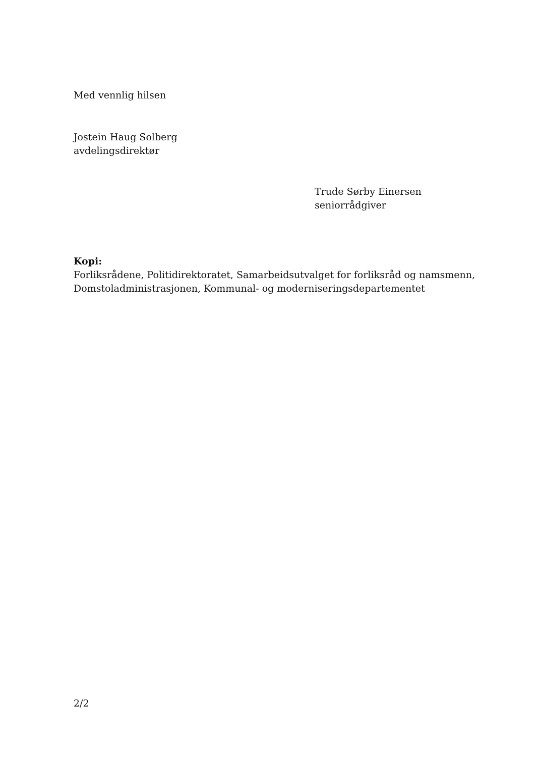Med vennlig hilsen
Jostein Haug Solberg
avdelingsdirektør
Trude Sørby Einersen
seniorrådgiver
Kopi:
Forliksrådene, Politidirektoratet, Samarbeidsutvalget for forliksråd og namsmenn, Domstoladministrasjonen, Kommunal- og moderniseringsdepartementet
2/2